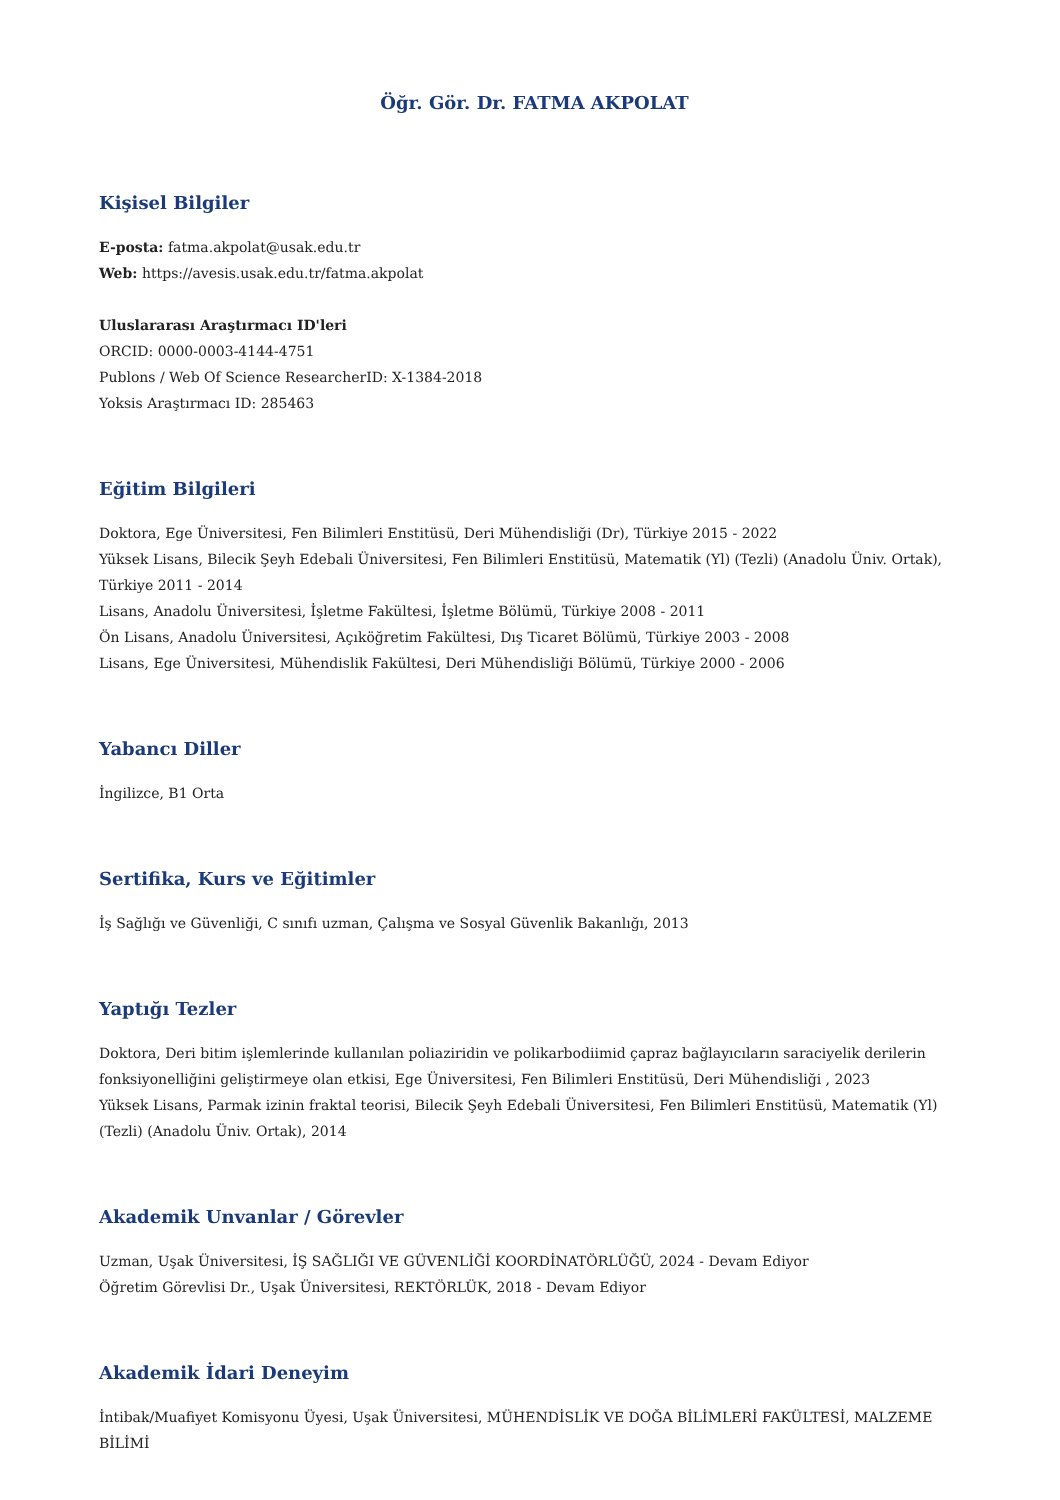Öğr. Gör. Dr. FATMA AKPOLAT
Kişisel Bilgiler
E-posta: fatma.akpolat@usak.edu.tr
Web: https://avesis.usak.edu.tr/fatma.akpolat
Uluslararası Araştırmacı ID'leri
ORCID: 0000-0003-4144-4751
Publons / Web Of Science ResearcherID: X-1384-2018
Yoksis Araştırmacı ID: 285463
Eğitim Bilgileri
Doktora, Ege Üniversitesi, Fen Bilimleri Enstitüsü, Deri Mühendisliği (Dr), Türkiye 2015 - 2022
Yüksek Lisans, Bilecik Şeyh Edebali Üniversitesi, Fen Bilimleri Enstitüsü, Matematik (Yl) (Tezli) (Anadolu Üniv. Ortak), Türkiye 2011 - 2014
Lisans, Anadolu Üniversitesi, İşletme Fakültesi, İşletme Bölümü, Türkiye 2008 - 2011
Ön Lisans, Anadolu Üniversitesi, Açıköğretim Fakültesi, Dış Ticaret Bölümü, Türkiye 2003 - 2008
Lisans, Ege Üniversitesi, Mühendislik Fakültesi, Deri Mühendisliği Bölümü, Türkiye 2000 - 2006
Yabancı Diller
İngilizce, B1 Orta
Sertifika, Kurs ve Eğitimler
İş Sağlığı ve Güvenliği, C sınıfı uzman, Çalışma ve Sosyal Güvenlik Bakanlığı, 2013
Yaptığı Tezler
Doktora, Deri bitim işlemlerinde kullanılan poliaziridin ve polikarbodiimid çapraz bağlayıcıların saraciyelik derilerin fonksiyonelliğini geliştirmeye olan etkisi, Ege Üniversitesi, Fen Bilimleri Enstitüsü, Deri Mühendisliği , 2023
Yüksek Lisans, Parmak izinin fraktal teorisi, Bilecik Şeyh Edebali Üniversitesi, Fen Bilimleri Enstitüsü, Matematik (Yl) (Tezli) (Anadolu Üniv. Ortak), 2014
Akademik Unvanlar / Görevler
Uzman, Uşak Üniversitesi, İŞ SAĞLIĞI VE GÜVENLİĞİ KOORDİNATÖRLÜĞÜ, 2024 - Devam Ediyor
Öğretim Görevlisi Dr., Uşak Üniversitesi, REKTÖRLÜK, 2018 - Devam Ediyor
Akademik İdari Deneyim
İntibak/Muafiyet Komisyonu Üyesi, Uşak Üniversitesi, MÜHENDİSLİK VE DOĞA BİLİMLERİ FAKÜLTESİ, MALZEME BİLİMİ